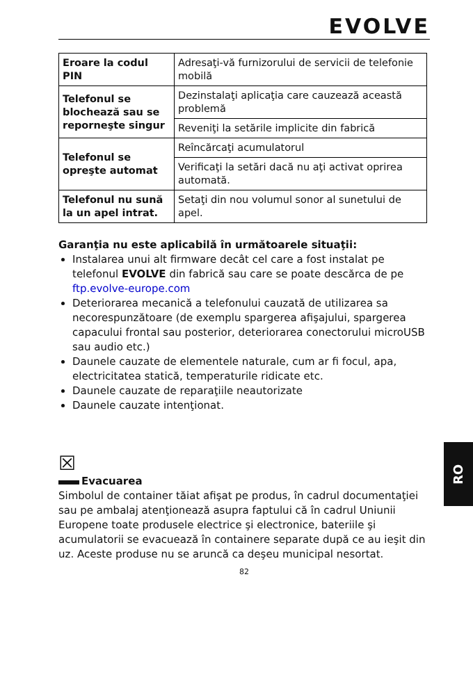EVOLVE
| Eroare la codul PIN | Adresaţi-vă furnizorului de servicii de telefonie mobilă |
| Telefonul se blochează sau se reporneşte singur | Dezinstalaţi aplicaţia care cauzează această problemă |
| | Reveniţi la setările implicite din fabrică |
| Telefonul se opreşte automat | Reîncărcaţi acumulatorul |
| | Verificaţi la setări dacă nu aţi activat oprirea automată. |
| Telefonul nu sună la un apel intrat. | Setaţi din nou volumul sonor al sunetului de apel. |
Garanţia nu este aplicabilă în următoarele situaţii:
Instalarea unui alt firmware decât cel care a fost instalat pe telefonul EVOLVE din fabrică sau care se poate descărca de pe ftp.evolve-europe.com
Deteriorarea mecanică a telefonului cauzată de utilizarea sa necorespunzătoare (de exemplu spargerea afişajului, spargerea capacului frontal sau posterior, deteriorarea conectorului microUSB sau audio etc.)
Daunele cauzate de elementele naturale, cum ar fi focul, apa, electricitatea statică, temperaturile ridicate etc.
Daunele cauzate de reparaţiile neautorizate
Daunele cauzate intenţionat.
☒
Evacuarea
Simbolul de container tăiat afişat pe produs, în cadrul documentaţiei sau pe ambalaj atenţionează asupra faptului că în cadrul Uniunii Europene toate produsele electrice şi electronice, bateriile şi acumulatorii se evacuează în containere separate după ce au ieşit din uz. Aceste produse nu se aruncă ca deşeu municipal nesortat.
82
RO